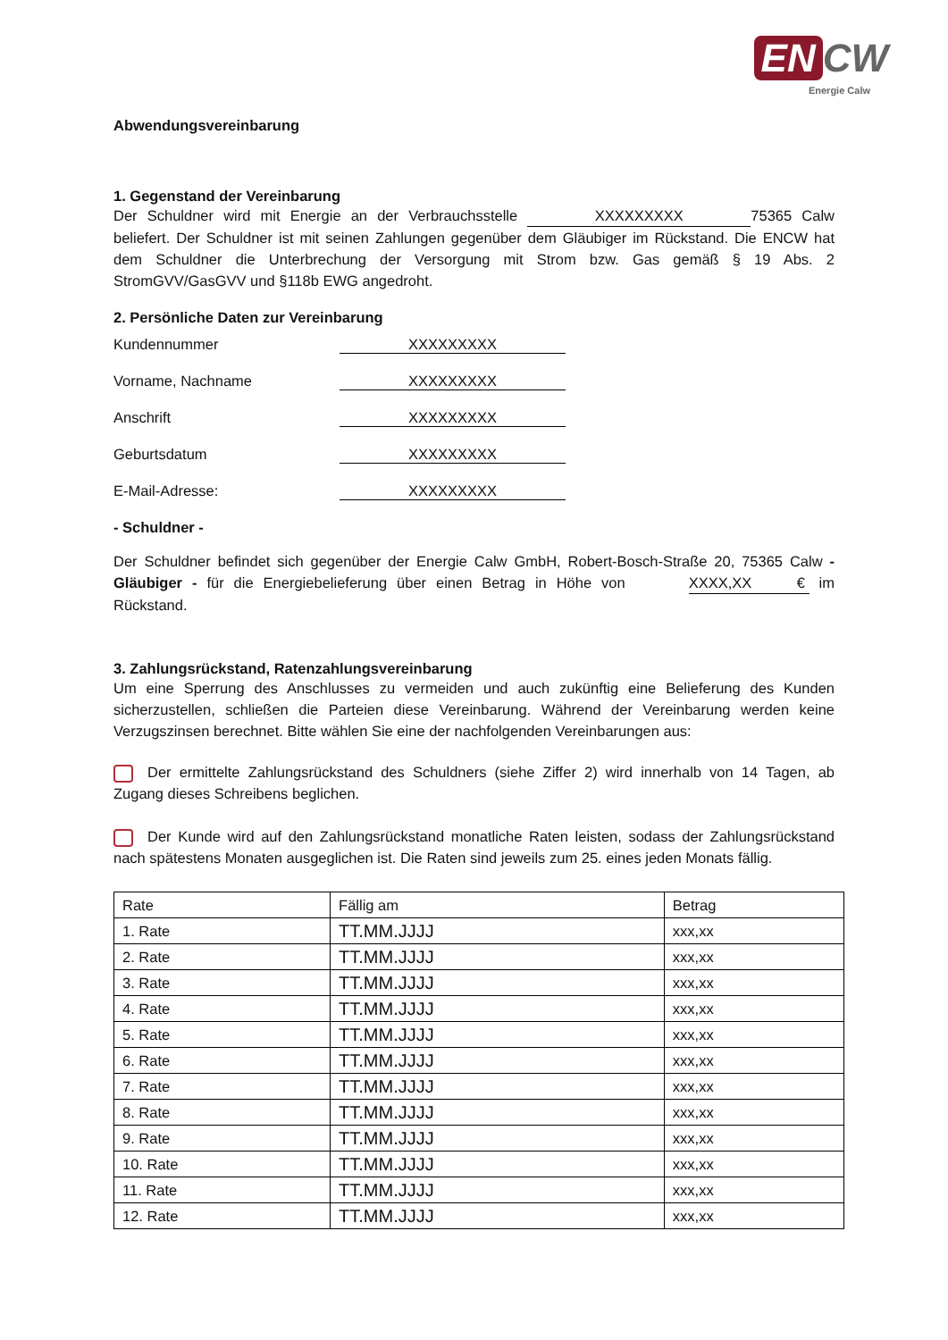EN CW
Energie Calw
Abwendungsvereinbarung
1. Gegenstand der Vereinbarung
Der Schuldner wird mit Energie an der Verbrauchsstelle XXXXXXXXX 75365 Calw beliefert. Der Schuldner ist mit seinen Zahlungen gegenüber dem Gläubiger im Rückstand. Die ENCW hat dem Schuldner die Unterbrechung der Versorgung mit Strom bzw. Gas gemäß § 19 Abs. 2 StromGVV/GasGVV und §118b EWG angedroht.
2. Persönliche Daten zur Vereinbarung
Kundennummer XXXXXXXXX
Vorname, Nachname XXXXXXXXX
Anschrift XXXXXXXXX
Geburtsdatum XXXXXXXXX
E-Mail-Adresse: XXXXXXXXX
- Schuldner -
Der Schuldner befindet sich gegenüber der Energie Calw GmbH, Robert-Bosch-Straße 20, 75365 Calw - Gläubiger - für die Energiebelieferung über einen Betrag in Höhe von XXXX,XX € im Rückstand.
3. Zahlungsrückstand, Ratenzahlungsvereinbarung
Um eine Sperrung des Anschlusses zu vermeiden und auch zukünftig eine Belieferung des Kunden sicherzustellen, schließen die Parteien diese Vereinbarung. Während der Vereinbarung werden keine Verzugszinsen berechnet. Bitte wählen Sie eine der nachfolgenden Vereinbarungen aus:
Der ermittelte Zahlungsrückstand des Schuldners (siehe Ziffer 2) wird innerhalb von 14 Tagen, ab Zugang dieses Schreibens beglichen.
Der Kunde wird auf den Zahlungsrückstand monatliche Raten leisten, sodass der Zahlungsrückstand nach spätestens Monaten ausgeglichen ist. Die Raten sind jeweils zum 25. eines jeden Monats fällig.
| Rate | Fällig am | Betrag |
| 1. Rate | TT.MM.JJJJ | xxx,xx |
| 2. Rate | TT.MM.JJJJ | xxx,xx |
| 3. Rate | TT.MM.JJJJ | xxx,xx |
| 4. Rate | TT.MM.JJJJ | xxx,xx |
| 5. Rate | TT.MM.JJJJ | xxx,xx |
| 6. Rate | TT.MM.JJJJ | xxx,xx |
| 7. Rate | TT.MM.JJJJ | xxx,xx |
| 8. Rate | TT.MM.JJJJ | xxx,xx |
| 9. Rate | TT.MM.JJJJ | xxx,xx |
| 10. Rate | TT.MM.JJJJ | xxx,xx |
| 11. Rate | TT.MM.JJJJ | xxx,xx |
| 12. Rate | TT.MM.JJJJ | xxx,xx |